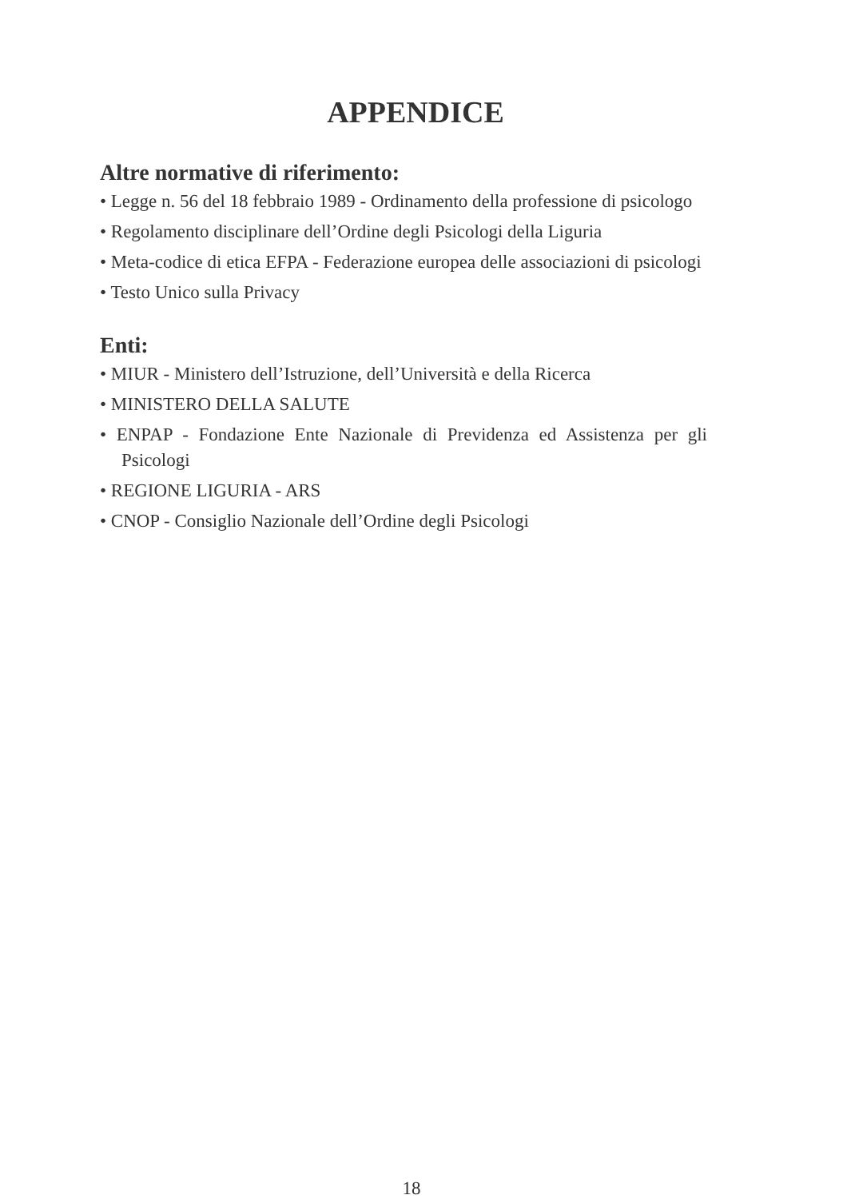APPENDICE
Altre normative di riferimento:
• Legge n. 56 del 18 febbraio 1989 - Ordinamento della professione di psicologo
• Regolamento disciplinare dell’Ordine degli Psicologi della Liguria
• Meta-codice di etica EFPA - Federazione europea delle associazioni di psicologi
• Testo Unico sulla Privacy
Enti:
• MIUR - Ministero dell’Istruzione, dell’Università e della Ricerca
• MINISTERO DELLA SALUTE
• ENPAP - Fondazione Ente Nazionale di Previdenza ed Assistenza per gli Psicologi
• REGIONE LIGURIA - ARS
• CNOP - Consiglio Nazionale dell’Ordine degli Psicologi
18